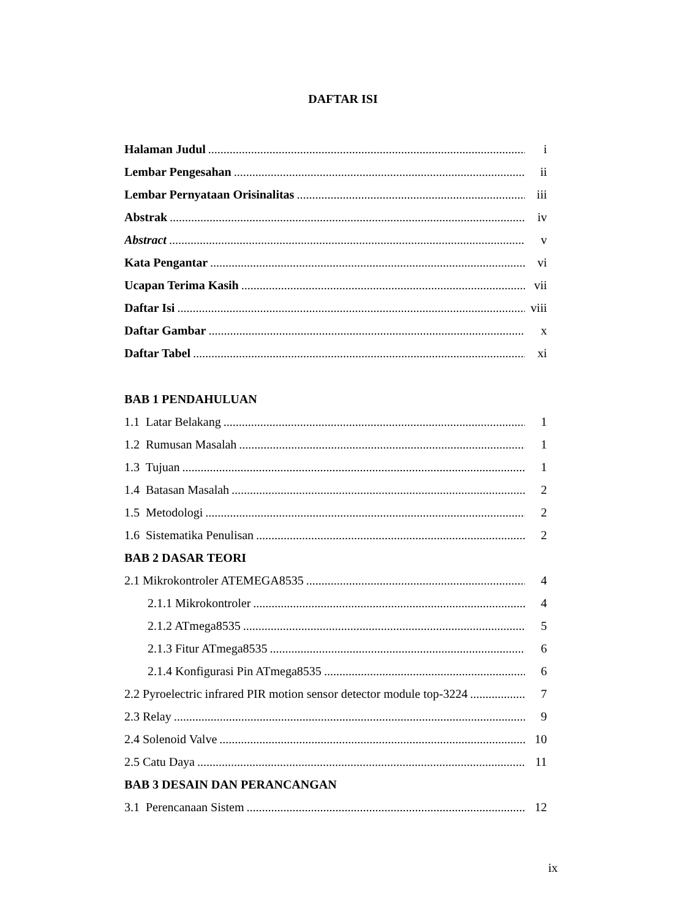DAFTAR ISI
Halaman Judul i
Lembar Pengesahan ii
Lembar Pernyataan Orisinalitas iii
Abstrak iv
Abstract v
Kata Pengantar vi
Ucapan Terima Kasih vii
Daftar Isi viii
Daftar Gambar x
Daftar Tabel xi
BAB 1 PENDAHULUAN
1.1 Latar Belakang 1
1.2 Rumusan Masalah 1
1.3 Tujuan 1
1.4 Batasan Masalah 2
1.5 Metodologi 2
1.6 Sistematika Penulisan 2
BAB 2 DASAR TEORI
2.1 Mikrokontroler ATEMEGA8535 4
2.1.1 Mikrokontroler 4
2.1.2 ATmega8535 5
2.1.3 Fitur ATmega8535 6
2.1.4 Konfigurasi Pin ATmega8535 6
2.2 Pyroelectric infrared PIR motion sensor detector module top-3224 7
2.3 Relay 9
2.4 Solenoid Valve 10
2.5 Catu Daya 11
BAB 3 DESAIN DAN PERANCANGAN
3.1 Perencanaan Sistem 12
ix